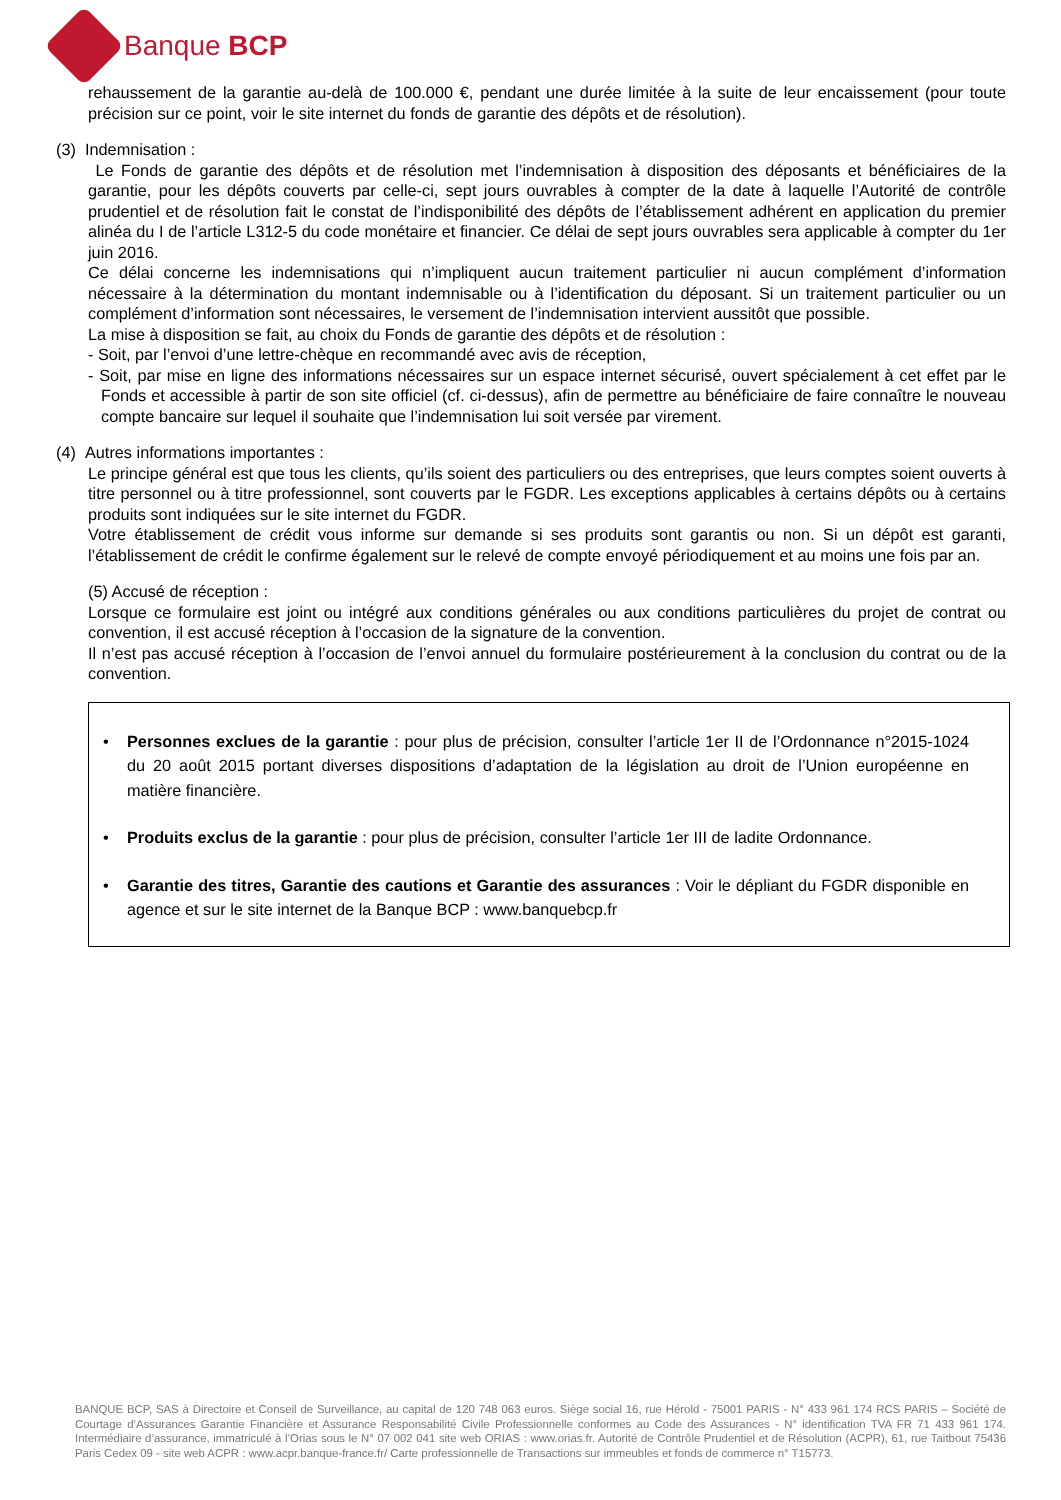Banque BCP
rehaussement de la garantie au-delà de 100.000 €, pendant une durée limitée à la suite de leur encaissement (pour toute précision sur ce point, voir le site internet du fonds de garantie des dépôts et de résolution).
(3) Indemnisation :
Le Fonds de garantie des dépôts et de résolution met l’indemnisation à disposition des déposants et bénéficiaires de la garantie, pour les dépôts couverts par celle-ci, sept jours ouvrables à compter de la date à laquelle l’Autorité de contrôle prudentiel et de résolution fait le constat de l’indisponibilité des dépôts de l’établissement adhérent en application du premier alinéa du I de l’article L312-5 du code monétaire et financier. Ce délai de sept jours ouvrables sera applicable à compter du 1er juin 2016.
Ce délai concerne les indemnisations qui n’impliquent aucun traitement particulier ni aucun complément d’information nécessaire à la détermination du montant indemnisable ou à l’identification du déposant. Si un traitement particulier ou un complément d’information sont nécessaires, le versement de l’indemnisation intervient aussitôt que possible.
La mise à disposition se fait, au choix du Fonds de garantie des dépôts et de résolution :
- Soit, par l’envoi d’une lettre-chèque en recommandé avec avis de réception,
- Soit, par mise en ligne des informations nécessaires sur un espace internet sécurisé, ouvert spécialement à cet effet par le Fonds et accessible à partir de son site officiel (cf. ci-dessus), afin de permettre au bénéficiaire de faire connaître le nouveau compte bancaire sur lequel il souhaite que l’indemnisation lui soit versée par virement.
(4) Autres informations importantes :
Le principe général est que tous les clients, qu’ils soient des particuliers ou des entreprises, que leurs comptes soient ouverts à titre personnel ou à titre professionnel, sont couverts par le FGDR. Les exceptions applicables à certains dépôts ou à certains produits sont indiquées sur le site internet du FGDR.
Votre établissement de crédit vous informe sur demande si ses produits sont garantis ou non. Si un dépôt est garanti, l’établissement de crédit le confirme également sur le relevé de compte envoyé périodiquement et au moins une fois par an.
(5) Accusé de réception :
Lorsque ce formulaire est joint ou intégré aux conditions générales ou aux conditions particulières du projet de contrat ou convention, il est accusé réception à l’occasion de la signature de la convention.
Il n’est pas accusé réception à l’occasion de l’envoi annuel du formulaire postérieurement à la conclusion du contrat ou de la convention.
Personnes exclues de la garantie : pour plus de précision, consulter l’article 1er II de l’Ordonnance n°2015-1024 du 20 août 2015 portant diverses dispositions d’adaptation de la législation au droit de l’Union européenne en matière financière.
Produits exclus de la garantie : pour plus de précision, consulter l’article 1er III de ladite Ordonnance.
Garantie des titres, Garantie des cautions et Garantie des assurances : Voir le dépliant du FGDR disponible en agence et sur le site internet de la Banque BCP : www.banquebcp.fr
BANQUE BCP, SAS à Directoire et Conseil de Surveillance, au capital de 120 748 063 euros. Siège social 16, rue Hérold - 75001 PARIS - N° 433 961 174 RCS PARIS – Société de Courtage d’Assurances Garantie Financière et Assurance Responsabilité Civile Professionnelle conformes au Code des Assurances - N° identification TVA FR 71 433 961 174. Intermédiaire d’assurance, immatriculé à l’Orias sous le N° 07 002 041 site web ORIAS : www.orias.fr. Autorité de Contrôle Prudentiel et de Résolution (ACPR), 61, rue Taitbout 75436 Paris Cedex 09 - site web ACPR : www.acpr.banque-france.fr/ Carte professionnelle de Transactions sur immeubles et fonds de commerce n° T15773.